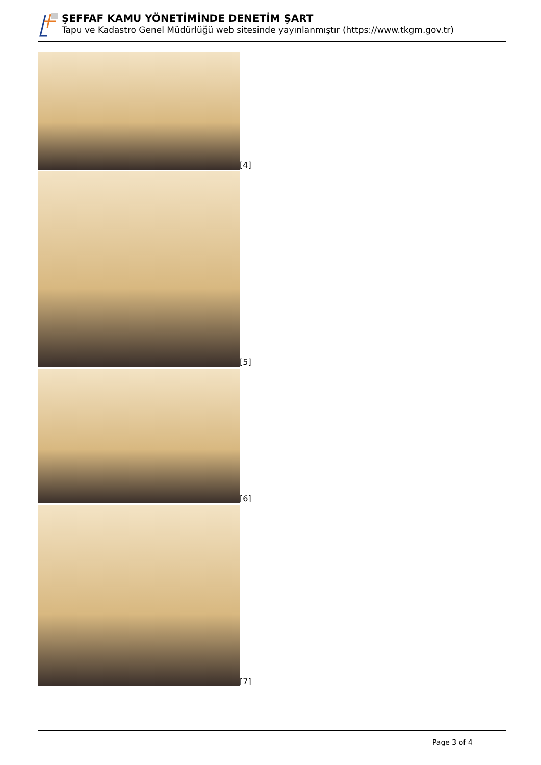ŞEFFAF KAMU YÖNETİMİNDE DENETİM ŞART
Tapu ve Kadastro Genel Müdürlüğü web sitesinde yayınlanmıştır (https://www.tkgm.gov.tr)
[4]
[5]
[6]
[7]
Page 3 of 4